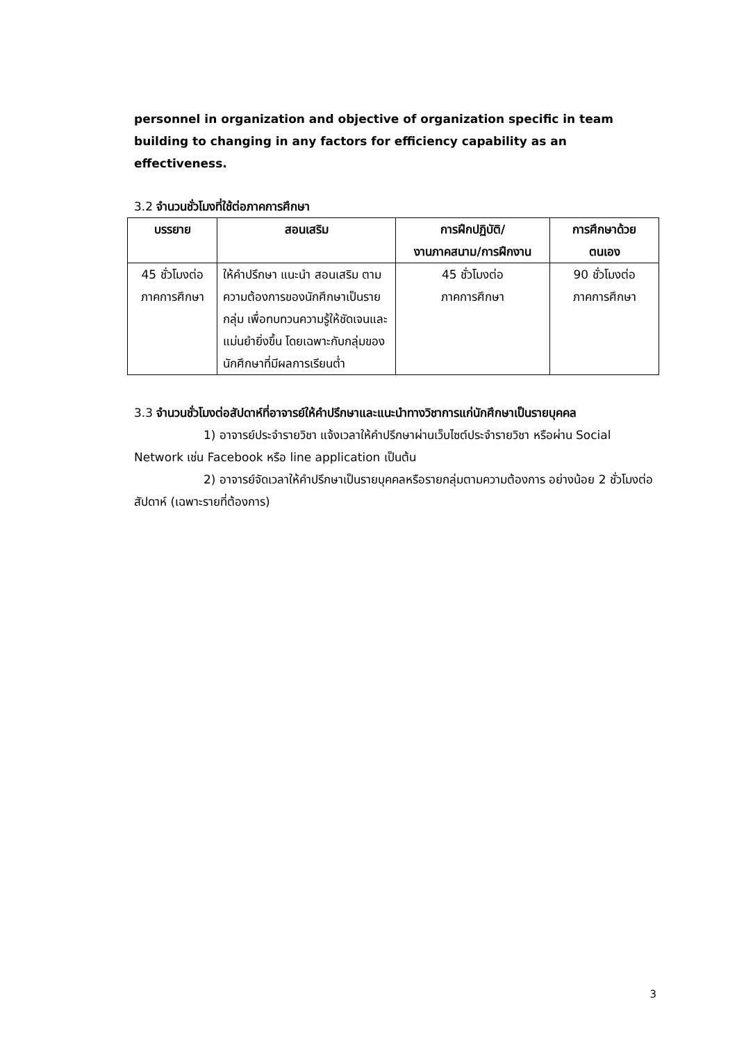personnel in organization and objective of organization specific in team building to changing in any factors for efficiency capability as an effectiveness.
3.2 จำนวนชั่วโมงที่ใช้ต่อภาคการศึกษา
| บรรยาย | สอนเสริม | การฝึกปฏิบัติ/ งานภาคสนาม/การฝึกงาน | การศึกษาด้วย ตนเอง |
| --- | --- | --- | --- |
| 45 ชั่วโมงต่อ ภาคการศึกษา | ให้คำปรึกษา แนะนำ สอนเสริม ตามความต้องการของนักศึกษาเป็นรายกลุ่ม เพื่อทบทวนความรู้ให้ชัดเจนและแม่นยำยิ่งขึ้น โดยเฉพาะกับกลุ่มของนักศึกษาที่มีผลการเรียนต่ำ | 45 ชั่วโมงต่อ ภาคการศึกษา | 90 ชั่วโมงต่อ ภาคการศึกษา |
3.3 จำนวนชั่วโมงต่อสัปดาห์ที่อาจารย์ให้คำปรึกษาและแนะนำทางวิชาการแก่นักศึกษาเป็นรายบุคคล
1) อาจารย์ประจำรายวิชา แจ้งเวลาให้คำปรึกษาผ่านเว็บไซต์ประจำรายวิชา หรือผ่าน Social Network เช่น Facebook หรือ line application เป็นต้น
2) อาจารย์จัดเวลาให้คำปรึกษาเป็นรายบุคคลหรือรายกลุ่มตามความต้องการ อย่างน้อย 2 ชั่วโมงต่อสัปดาห์ (เฉพาะรายที่ต้องการ)
3